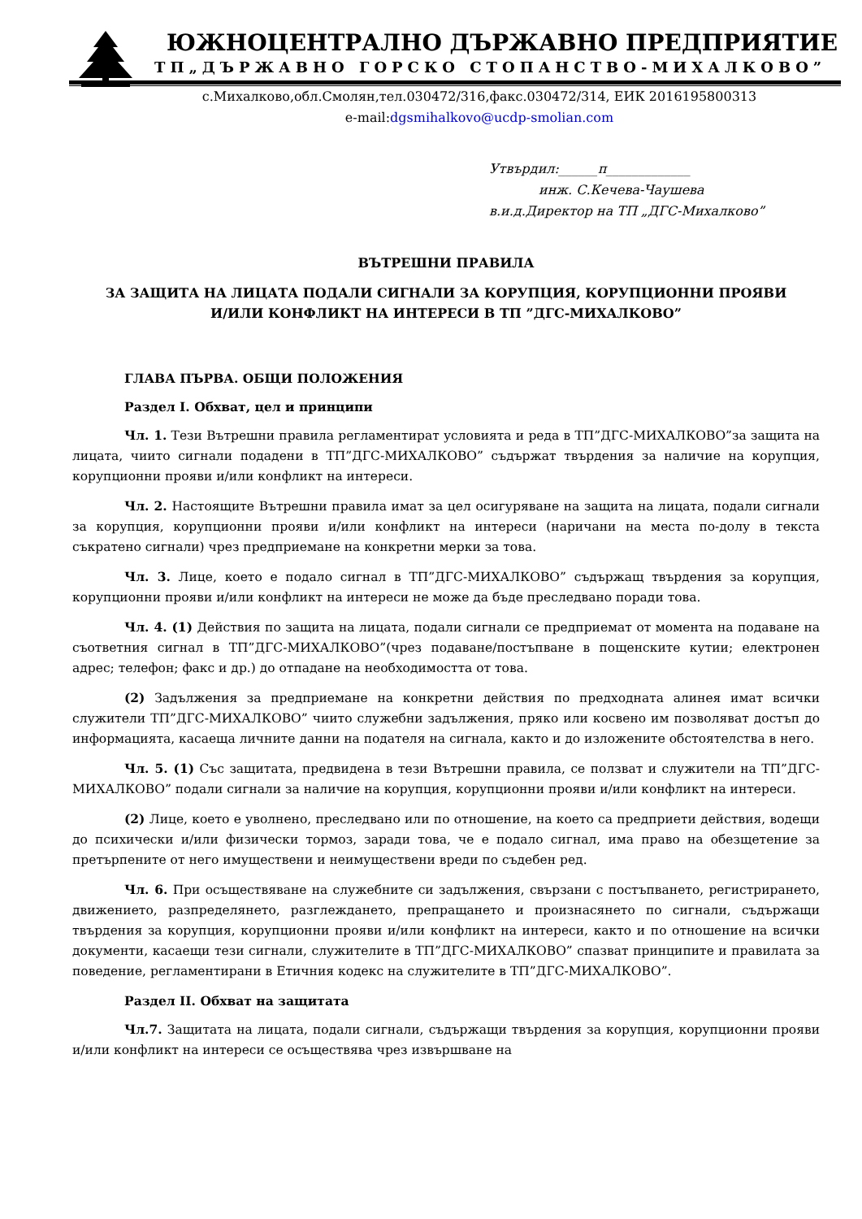ЮЖНОЦЕНТРАЛНО ДЪРЖАВНО ПРЕДПРИЯТИЕ
ТП„ДЪРЖАВНО ГОРСКО СТОПАНСТВО-МИХАЛКОВО”
с.Михалково,обл.Смолян,тел.030472/316,факс.030472/314, ЕИК 2016195800313
e-mail:dgsmihalkovo@ucdp-smolian.com
Утвърдил:______п_____________
инж. С.Кечева-Чаушева
в.и.д.Директор на ТП „ДГС-Михалково”
ВЪТРЕШНИ ПРАВИЛА
ЗА ЗАЩИТА НА ЛИЦАТА ПОДАЛИ СИГНАЛИ ЗА КОРУПЦИЯ, КОРУПЦИОННИ ПРОЯВИ
И/ИЛИ КОНФЛИКТ НА ИНТЕРЕСИ В ТП ”ДГС-МИХАЛКОВО”
ГЛАВА ПЪРВА. ОБЩИ ПОЛОЖЕНИЯ
Раздел I. Обхват, цел и принципи
Чл. 1. Тези Вътрешни правила регламентират условията и реда в ТП”ДГС-МИХАЛКОВО”за защита на лицата, чиито сигнали подадени в ТП”ДГС-МИХАЛКОВО” съдържат твърдения за наличие на корупция, корупционни прояви и/или конфликт на интереси.
Чл. 2. Настоящите Вътрешни правила имат за цел осигуряване на защита на лицата, подали сигнали за корупция, корупционни прояви и/или конфликт на интереси (наричани на места по-долу в текста съкратено сигнали) чрез предприемане на конкретни мерки за това.
Чл. 3. Лице, което е подало сигнал в ТП”ДГС-МИХАЛКОВО” съдържащ твърдения за корупция, корупционни прояви и/или конфликт на интереси не може да бъде преследвано поради това.
Чл. 4. (1) Действия по защита на лицата, подали сигнали се предприемат от момента на подаване на съответния сигнал в ТП”ДГС-МИХАЛКОВО”(чрез подаване/постъпване в пощенските кутии; електронен адрес; телефон; факс и др.) до отпадане на необходимостта от това.
(2) Задължения за предприемане на конкретни действия по предходната алинея имат всички служители ТП”ДГС-МИХАЛКОВО” чиито служебни задължения, пряко или косвено им позволяват достъп до информацията, касаеща личните данни на подателя на сигнала, както и до изложените обстоятелства в него.
Чл. 5. (1) Със защитата, предвидена в тези Вътрешни правила, се ползват и служители на ТП”ДГС-МИХАЛКОВО” подали сигнали за наличие на корупция, корупционни прояви и/или конфликт на интереси.
(2) Лице, което е уволнено, преследвано или по отношение, на което са предприети действия, водещи до психически и/или физически тормоз, заради това, че е подало сигнал, има право на обезщетение за претърпените от него имуществени и неимуществени вреди по съдебен ред.
Чл. 6. При осъществяване на служебните си задължения, свързани с постъпването, регистрирането, движението, разпределянето, разглеждането, препращането и произнасянето по сигнали, съдържащи твърдения за корупция, корупционни прояви и/или конфликт на интереси, както и по отношение на всички документи, касаещи тези сигнали, служителите в ТП”ДГС-МИХАЛКОВО” спазват принципите и правилата за поведение, регламентирани в Етичния кодекс на служителите в ТП”ДГС-МИХАЛКОВО”.
Раздел II. Обхват на защитата
Чл.7. Защитата на лицата, подали сигнали, съдържащи твърдения за корупция, корупционни прояви и/или конфликт на интереси се осъществява чрез извършване на